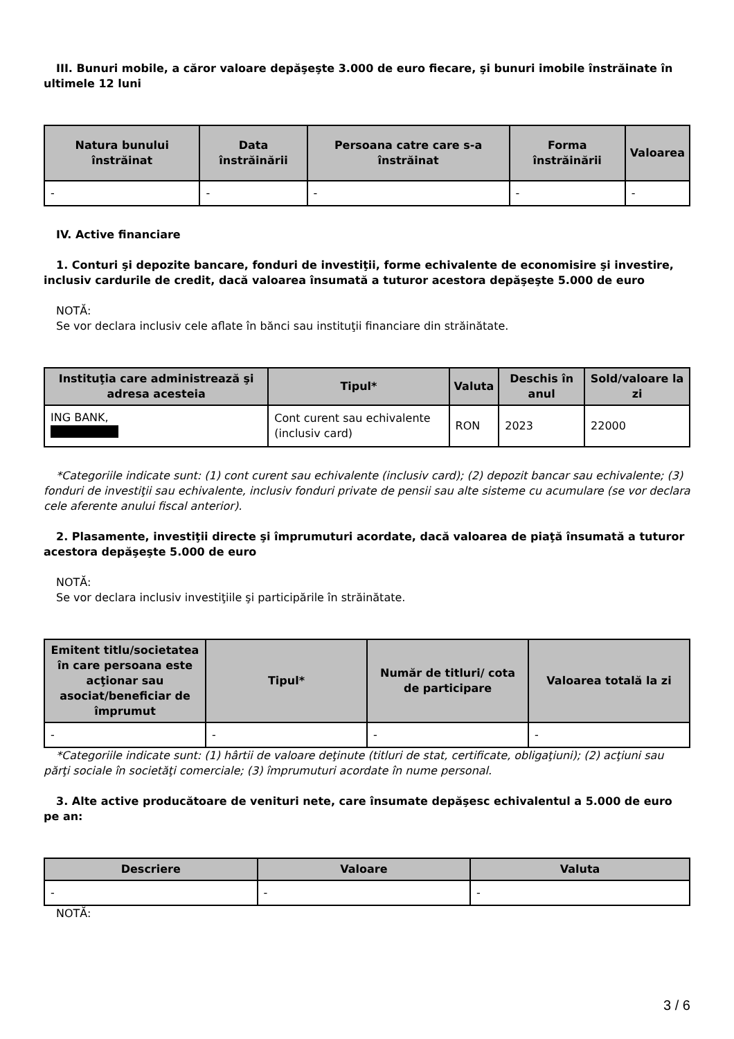III. Bunuri mobile, a căror valoare depăşeşte 3.000 de euro fiecare, şi bunuri imobile înstrăinate în ultimele 12 luni
| Natura bunului înstrăinat | Data înstrăinării | Persoana catre care s-a înstrăinat | Forma înstrăinării | Valoarea |
| --- | --- | --- | --- | --- |
| - | - | - | - | - |
IV. Active financiare
1. Conturi şi depozite bancare, fonduri de investiţii, forme echivalente de economisire şi investire, inclusiv cardurile de credit, dacă valoarea însumată a tuturor acestora depăşeşte 5.000 de euro
NOTĂ:
Se vor declara inclusiv cele aflate în bănci sau instituţii financiare din străinătate.
| Instituţia care administrează şi adresa acesteia | Tipul* | Valuta | Deschis în anul | Sold/valoare la zi |
| --- | --- | --- | --- | --- |
| ING BANK, | Cont curent sau echivalente (inclusiv card) | RON | 2023 | 22000 |
*Categoriile indicate sunt: (1) cont curent sau echivalente (inclusiv card); (2) depozit bancar sau echivalente; (3) fonduri de investiţii sau echivalente, inclusiv fonduri private de pensii sau alte sisteme cu acumulare (se vor declara cele aferente anului fiscal anterior).
2. Plasamente, investiţii directe şi împrumuturi acordate, dacă valoarea de piaţă însumată a tuturor acestora depăşeşte 5.000 de euro
NOTĂ:
Se vor declara inclusiv investiţiile şi participările în străinătate.
| Emitent titlu/societatea în care persoana este acţionar sau asociat/beneficiar de împrumut | Tipul* | Număr de titluri/ cota de participare | Valoarea totală la zi |
| --- | --- | --- | --- |
| - | - | - | - |
*Categoriile indicate sunt: (1) hârtii de valoare deţinute (titluri de stat, certificate, obligaţiuni); (2) acţiuni sau părţi sociale în societăţi comerciale; (3) împrumuturi acordate în nume personal.
3. Alte active producătoare de venituri nete, care însumate depăşesc echivalentul a 5.000 de euro pe an:
| Descriere | Valoare | Valuta |
| --- | --- | --- |
| - | - | - |
NOTĂ:
3 / 6